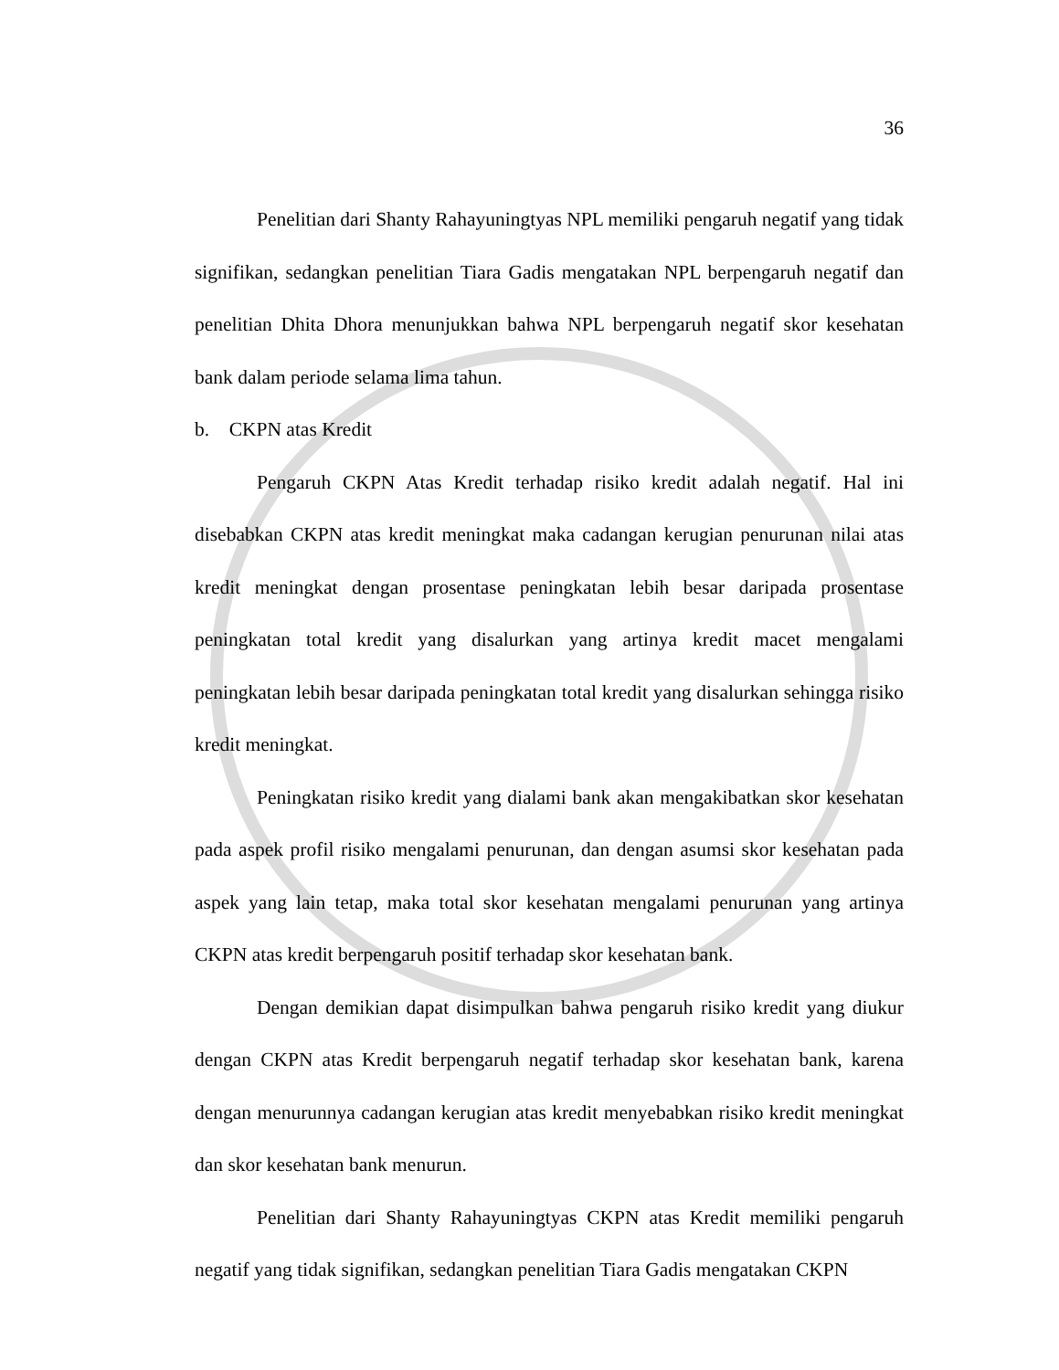36
Penelitian dari Shanty Rahayuningtyas NPL memiliki pengaruh negatif yang tidak signifikan, sedangkan penelitian Tiara Gadis mengatakan NPL berpengaruh negatif dan penelitian Dhita Dhora menunjukkan bahwa NPL berpengaruh negatif skor kesehatan bank dalam periode selama lima tahun.
b. CKPN atas Kredit
Pengaruh CKPN Atas Kredit terhadap risiko kredit adalah negatif. Hal ini disebabkan CKPN atas kredit meningkat maka cadangan kerugian penurunan nilai atas kredit meningkat dengan prosentase peningkatan lebih besar daripada prosentase peningkatan total kredit yang disalurkan yang artinya kredit macet mengalami peningkatan lebih besar daripada peningkatan total kredit yang disalurkan sehingga risiko kredit meningkat.
Peningkatan risiko kredit yang dialami bank akan mengakibatkan skor kesehatan pada aspek profil risiko mengalami penurunan, dan dengan asumsi skor kesehatan pada aspek yang lain tetap, maka total skor kesehatan mengalami penurunan yang artinya CKPN atas kredit berpengaruh positif terhadap skor kesehatan bank.
Dengan demikian dapat disimpulkan bahwa pengaruh risiko kredit yang diukur dengan CKPN atas Kredit berpengaruh negatif terhadap skor kesehatan bank, karena dengan menurunnya cadangan kerugian atas kredit menyebabkan risiko kredit meningkat dan skor kesehatan bank menurun.
Penelitian dari Shanty Rahayuningtyas CKPN atas Kredit memiliki pengaruh negatif yang tidak signifikan, sedangkan penelitian Tiara Gadis mengatakan CKPN